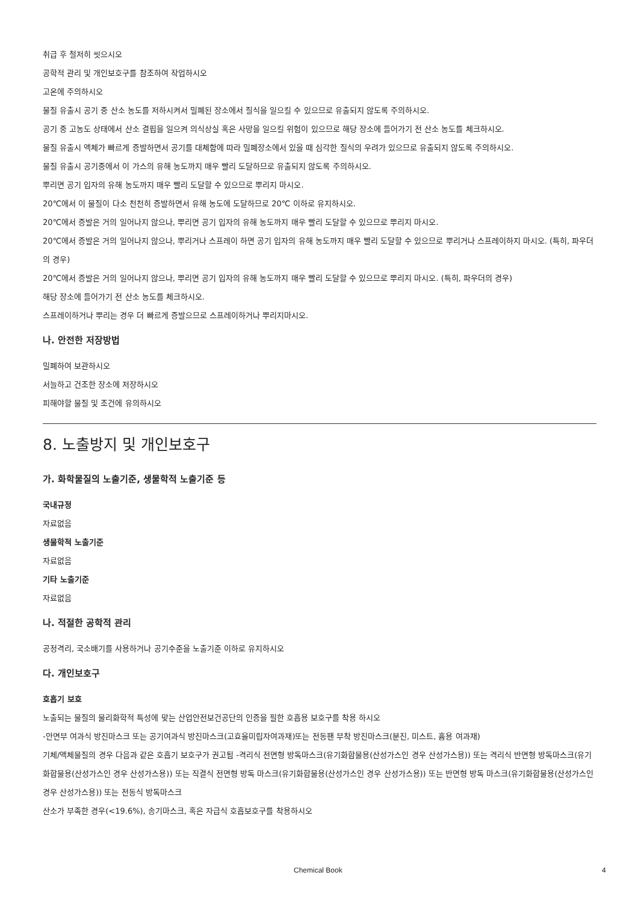취급 후 철저히 씻으시오
공학적 관리 및 개인보호구를 참조하여 작업하시오
고온에 주의하시오
물질 유출시 공기 중 산소 농도를 저하시켜서 밀폐된 장소에서 질식을 일으킬 수 있으므로 유출되지 않도록 주의하시오.
공기 중 고농도 상태에서 산소 결핍을 일으켜 의식상실 혹은 사망을 일으킬 위험이 있으므로 해당 장소에 들어가기 전 산소 농도를 체크하시오.
물질 유출시 액체가 빠르게 증발하면서 공기를 대체함에 따라 밀폐장소에서 있을 때 심각한 질식의 우려가 있으므로 유출되지 않도록 주의하시오.
물질 유출시 공기중에서 이 가스의 유해 농도까지 매우 빨리 도달하므로 유출되지 않도록 주의하시오.
뿌리면 공기 입자의 유해 농도까지 매우 빨리 도달할 수 있으므로 뿌리지 마시오.
20℃에서 이 물질이 다소 천천히 증발하면서 유해 농도에 도달하므로 20℃ 이하로 유지하시오.
20℃에서 증발은 거의 일어나지 않으나, 뿌리면 공기 입자의 유해 농도까지 매우 빨리 도달할 수 있으므로 뿌리지 마시오.
20℃에서 증발은 거의 일어나지 않으나, 뿌리거나 스프레이 하면 공기 입자의 유해 농도까지 매우 빨리 도달할 수 있으므로 뿌리거나 스프레이하지 마시오. (특히, 파우더의 경우)
20℃에서 증발은 거의 일어나지 않으나, 뿌리면 공기 입자의 유해 농도까지 매우 빨리 도달할 수 있으므로 뿌리지 마시오. (특히, 파우더의 경우)
해당 장소에 들어가기 전 산소 농도를 체크하시오.
스프레이하거나 뿌리는 경우 더 빠르게 증발으므로 스프레이하거나 뿌리지마시오.
나. 안전한 저장방법
밀폐하여 보관하시오
서늘하고 건조한 장소에 저장하시오
피해야할 물질 및 조건에 유의하시오
8. 노출방지 및 개인보호구
가. 화학물질의 노출기준, 생물학적 노출기준 등
국내규정
자료없음
생물학적 노출기준
자료없음
기타 노출기준
자료없음
나. 적절한 공학적 관리
공정격리, 국소배기를 사용하거나 공기수준을 노출기준 이하로 유지하시오
다. 개인보호구
호흡기 보호
노출되는 물질의 물리화학적 특성에 맞는 산업안전보건공단의 인증을 필한 호흡용 보호구를 착용 하시오
-안면부 여과식 방진마스크 또는 공기여과식 방진마스크(고효율미립자여과재)또는 전동팬 부착 방진마스크(분진, 미스트, 흄용 여과재)
기체/액체물질의 경우 다음과 같은 호흡기 보호구가 권고됨 -격리식 전면형 방독마스크(유기화합물용(산성가스인 경우 산성가스용)) 또는 격리식 반면형 방독마스크(유기화합물용(산성가스인 경우 산성가스용)) 또는 직결식 전면형 방독 마스크(유기화합물용(산성가스인 경우 산성가스용)) 또는 반면형 방독 마스크(유기화합물용(산성가스인 경우 산성가스용)) 또는 전동식 방독마스크
산소가 부족한 경우(<19.6%), 송기마스크, 혹은 자급식 호흡보호구를 착용하시오
Chemical Book 4